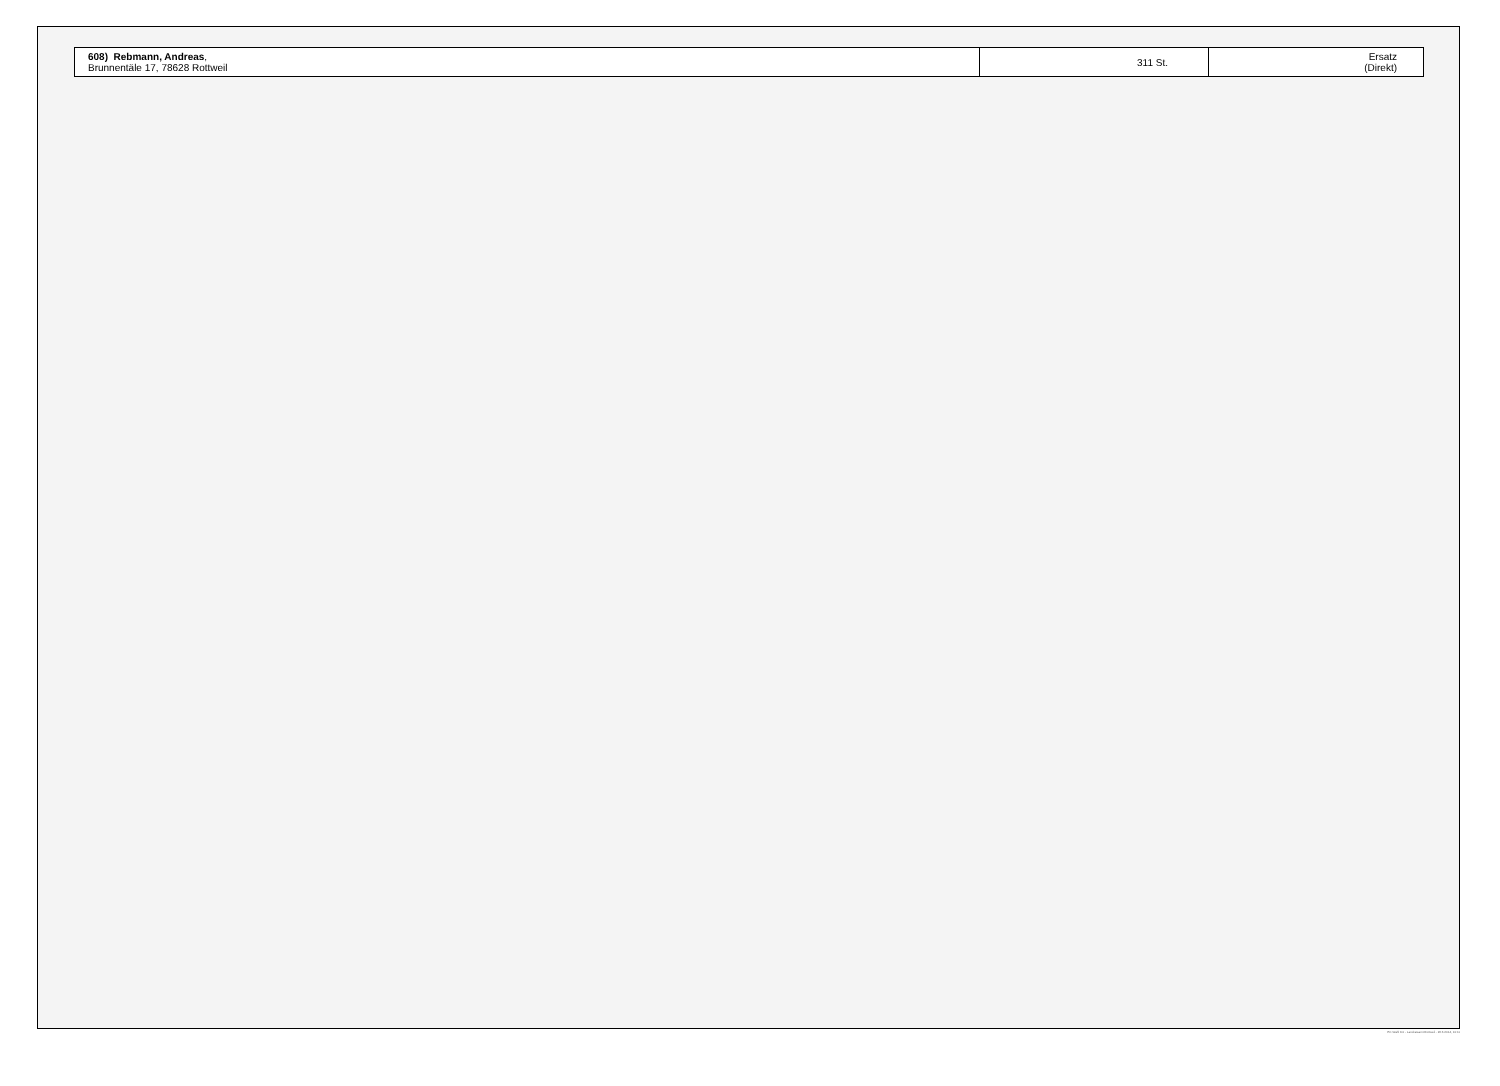| 608) Rebmann, Andreas , Brunnentäle 17, 78628 Rottweil | 311 St. | Ersatz (Direkt) |
PC-Wahl 9.0 - Landratsamt Rottweil - 26.6.2014, 10:11